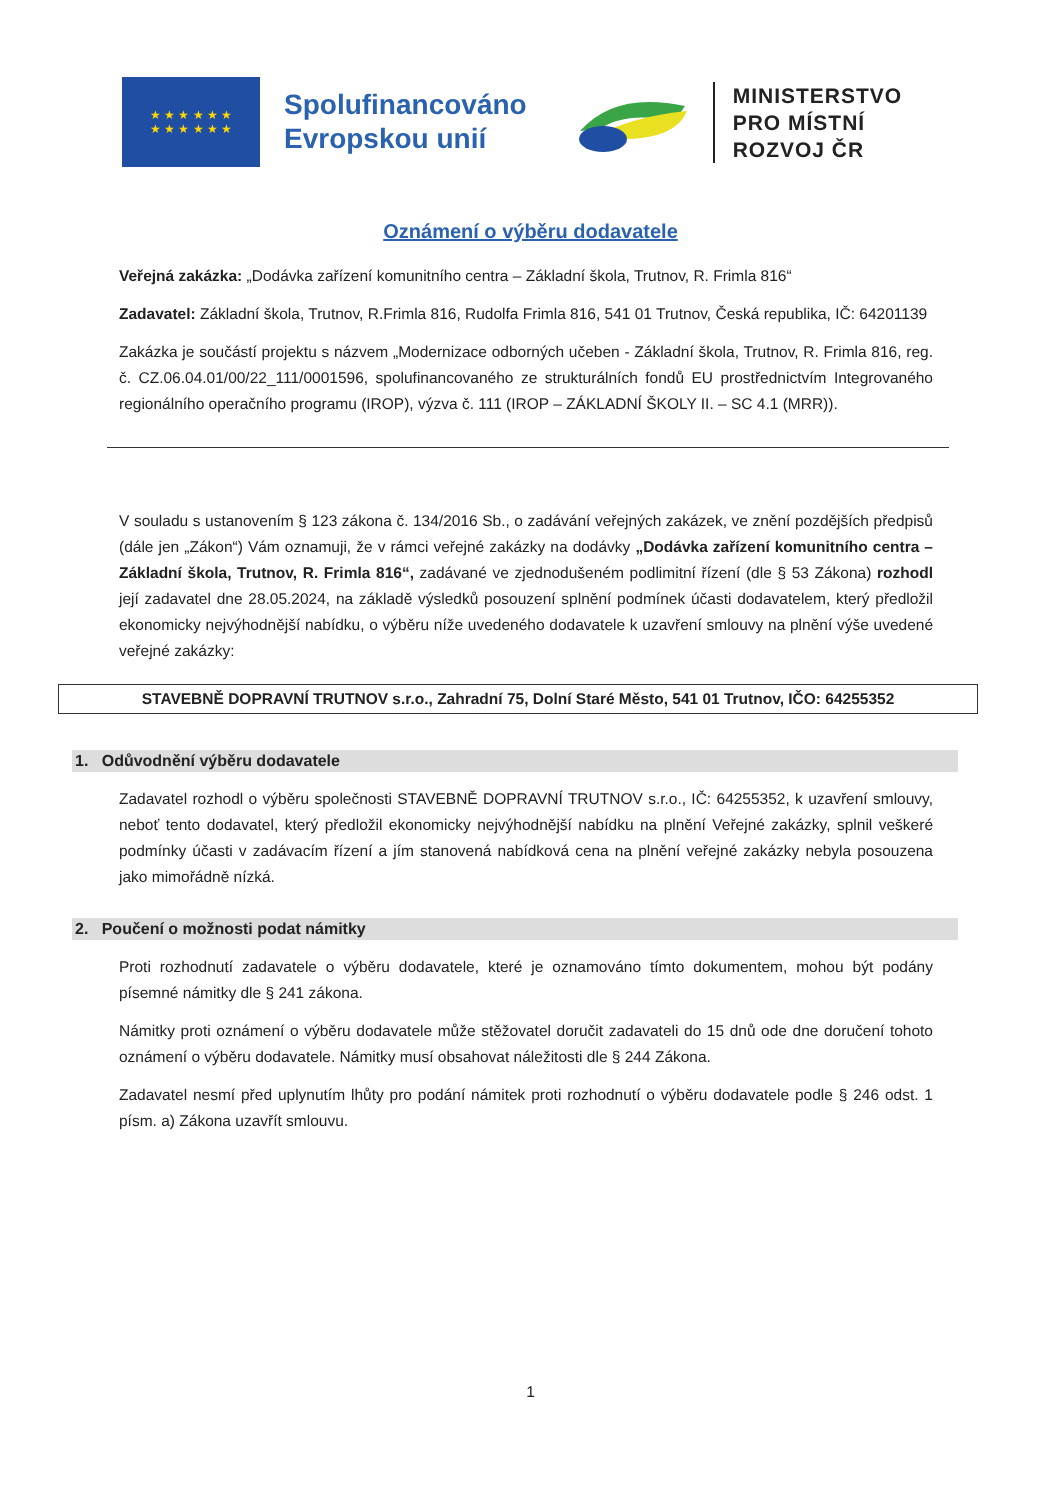★ ★ ★ ★ ★ ★
★ ★ ★ ★ ★ ★
Spolufinancováno
Evropskou unií
MINISTERSTVO
PRO MÍSTNÍ
ROZVOJ ČR
Oznámení o výběru dodavatele
Veřejná zakázka: „Dodávka zařízení komunitního centra – Základní škola, Trutnov, R. Frimla 816“
Zadavatel: Základní škola, Trutnov, R.Frimla 816, Rudolfa Frimla 816, 541 01 Trutnov, Česká republika, IČ: 64201139
Zakázka je součástí projektu s názvem „Modernizace odborných učeben - Základní škola, Trutnov, R. Frimla 816, reg. č. CZ.06.04.01/00/22_111/0001596, spolufinancovaného ze strukturálních fondů EU prostřednictvím Integrovaného regionálního operačního programu (IROP), výzva č. 111 (IROP – ZÁKLADNÍ ŠKOLY II. – SC 4.1 (MRR)).
V souladu s ustanovením § 123 zákona č. 134/2016 Sb., o zadávání veřejných zakázek, ve znění pozdějších předpisů (dále jen „Zákon“) Vám oznamuji, že v rámci veřejné zakázky na dodávky „Dodávka zařízení komunitního centra – Základní škola, Trutnov, R. Frimla 816“, zadávané ve zjednodušeném podlimitní řízení (dle § 53 Zákona) rozhodl její zadavatel dne 28.05.2024, na základě výsledků posouzení splnění podmínek účasti dodavatelem, který předložil ekonomicky nejvýhodnější nabídku, o výběru níže uvedeného dodavatele k uzavření smlouvy na plnění výše uvedené veřejné zakázky:
STAVEBNĚ DOPRAVNÍ TRUTNOV s.r.o., Zahradní 75, Dolní Staré Město, 541 01 Trutnov, IČO: 64255352
1. Odůvodnění výběru dodavatele
Zadavatel rozhodl o výběru společnosti STAVEBNĚ DOPRAVNÍ TRUTNOV s.r.o., IČ: 64255352, k uzavření smlouvy, neboť tento dodavatel, který předložil ekonomicky nejvýhodnější nabídku na plnění Veřejné zakázky, splnil veškeré podmínky účasti v zadávacím řízení a jím stanovená nabídková cena na plnění veřejné zakázky nebyla posouzena jako mimořádně nízká.
2. Poučení o možnosti podat námitky
Proti rozhodnutí zadavatele o výběru dodavatele, které je oznamováno tímto dokumentem, mohou být podány písemné námitky dle § 241 zákona.
Námitky proti oznámení o výběru dodavatele může stěžovatel doručit zadavateli do 15 dnů ode dne doručení tohoto oznámení o výběru dodavatele. Námitky musí obsahovat náležitosti dle § 244 Zákona.
Zadavatel nesmí před uplynutím lhůty pro podání námitek proti rozhodnutí o výběru dodavatele podle § 246 odst. 1 písm. a) Zákona uzavřít smlouvu.
1